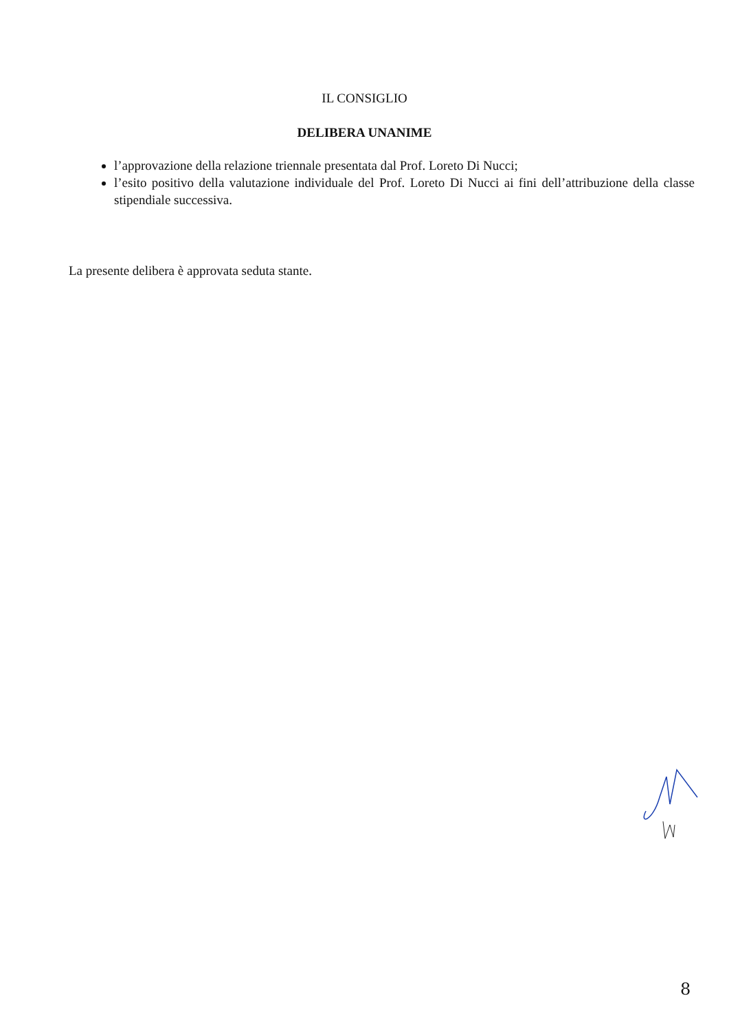IL CONSIGLIO
DELIBERA UNANIME
l’approvazione della relazione triennale presentata dal Prof. Loreto Di Nucci;
l’esito positivo della valutazione individuale del Prof. Loreto Di Nucci ai fini dell’attribuzione della classe stipendiale successiva.
La presente delibera è approvata seduta stante.
8